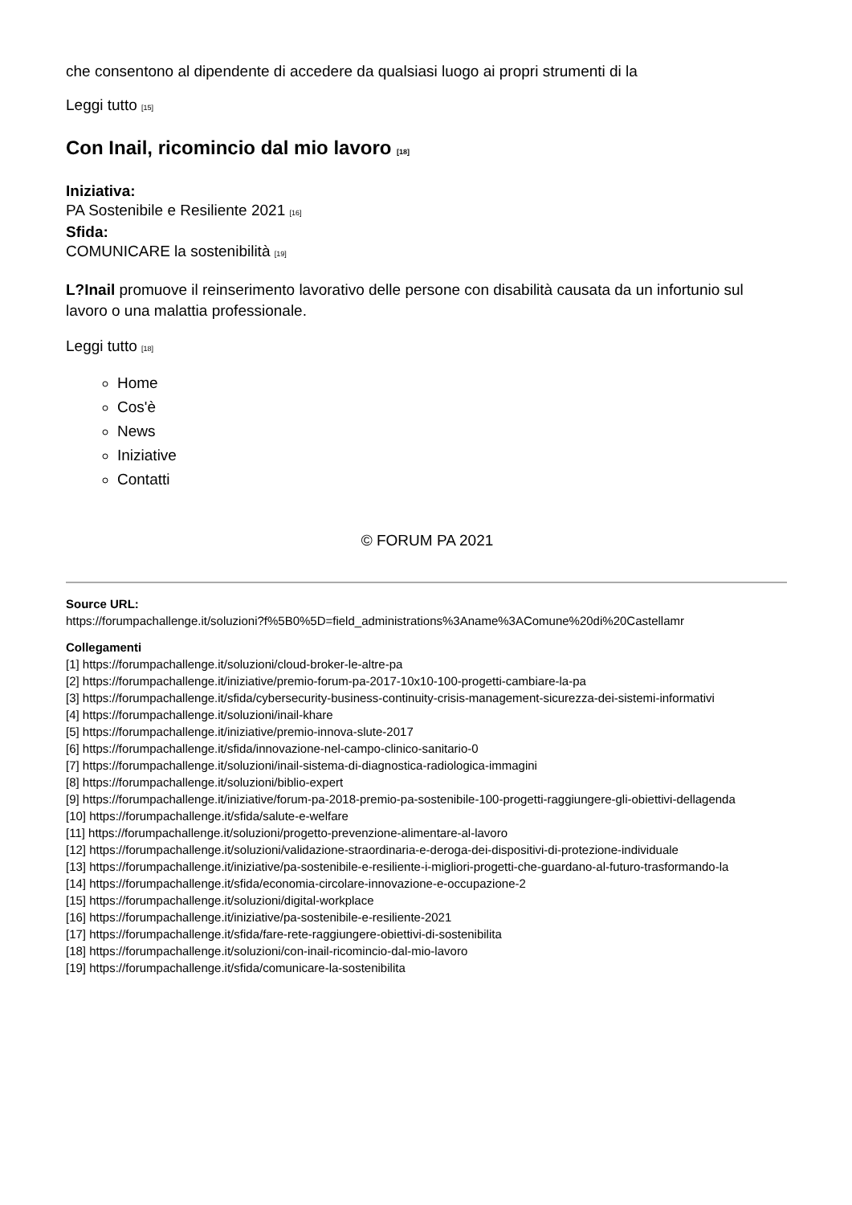che consentono al dipendente di accedere da qualsiasi luogo ai propri strumenti di la
Leggi tutto [15]
Con Inail, ricomincio dal mio lavoro [18]
Iniziativa:
PA Sostenibile e Resiliente 2021 [16]
Sfida:
COMUNICARE la sostenibilità [19]
L?Inail promuove il reinserimento lavorativo delle persone con disabilità causata da un infortunio sul lavoro o una malattia professionale.
Leggi tutto [18]
Home
Cos'è
News
Iniziative
Contatti
© FORUM PA 2021
Source URL:
https://forumpachallenge.it/soluzioni?f%5B0%5D=field_administrations%3Aname%3AComune%20di%20Castellamr
Collegamenti
[1] https://forumpachallenge.it/soluzioni/cloud-broker-le-altre-pa
[2] https://forumpachallenge.it/iniziative/premio-forum-pa-2017-10x10-100-progetti-cambiare-la-pa
[3] https://forumpachallenge.it/sfida/cybersecurity-business-continuity-crisis-management-sicurezza-dei-sistemi-informativi
[4] https://forumpachallenge.it/soluzioni/inail-khare
[5] https://forumpachallenge.it/iniziative/premio-innova-slute-2017
[6] https://forumpachallenge.it/sfida/innovazione-nel-campo-clinico-sanitario-0
[7] https://forumpachallenge.it/soluzioni/inail-sistema-di-diagnostica-radiologica-immagini
[8] https://forumpachallenge.it/soluzioni/biblio-expert
[9] https://forumpachallenge.it/iniziative/forum-pa-2018-premio-pa-sostenibile-100-progetti-raggiungere-gli-obiettivi-dellagenda
[10] https://forumpachallenge.it/sfida/salute-e-welfare
[11] https://forumpachallenge.it/soluzioni/progetto-prevenzione-alimentare-al-lavoro
[12] https://forumpachallenge.it/soluzioni/validazione-straordinaria-e-deroga-dei-dispositivi-di-protezione-individuale
[13] https://forumpachallenge.it/iniziative/pa-sostenibile-e-resiliente-i-migliori-progetti-che-guardano-al-futuro-trasformando-la
[14] https://forumpachallenge.it/sfida/economia-circolare-innovazione-e-occupazione-2
[15] https://forumpachallenge.it/soluzioni/digital-workplace
[16] https://forumpachallenge.it/iniziative/pa-sostenibile-e-resiliente-2021
[17] https://forumpachallenge.it/sfida/fare-rete-raggiungere-obiettivi-di-sostenibilita
[18] https://forumpachallenge.it/soluzioni/con-inail-ricomincio-dal-mio-lavoro
[19] https://forumpachallenge.it/sfida/comunicare-la-sostenibilita